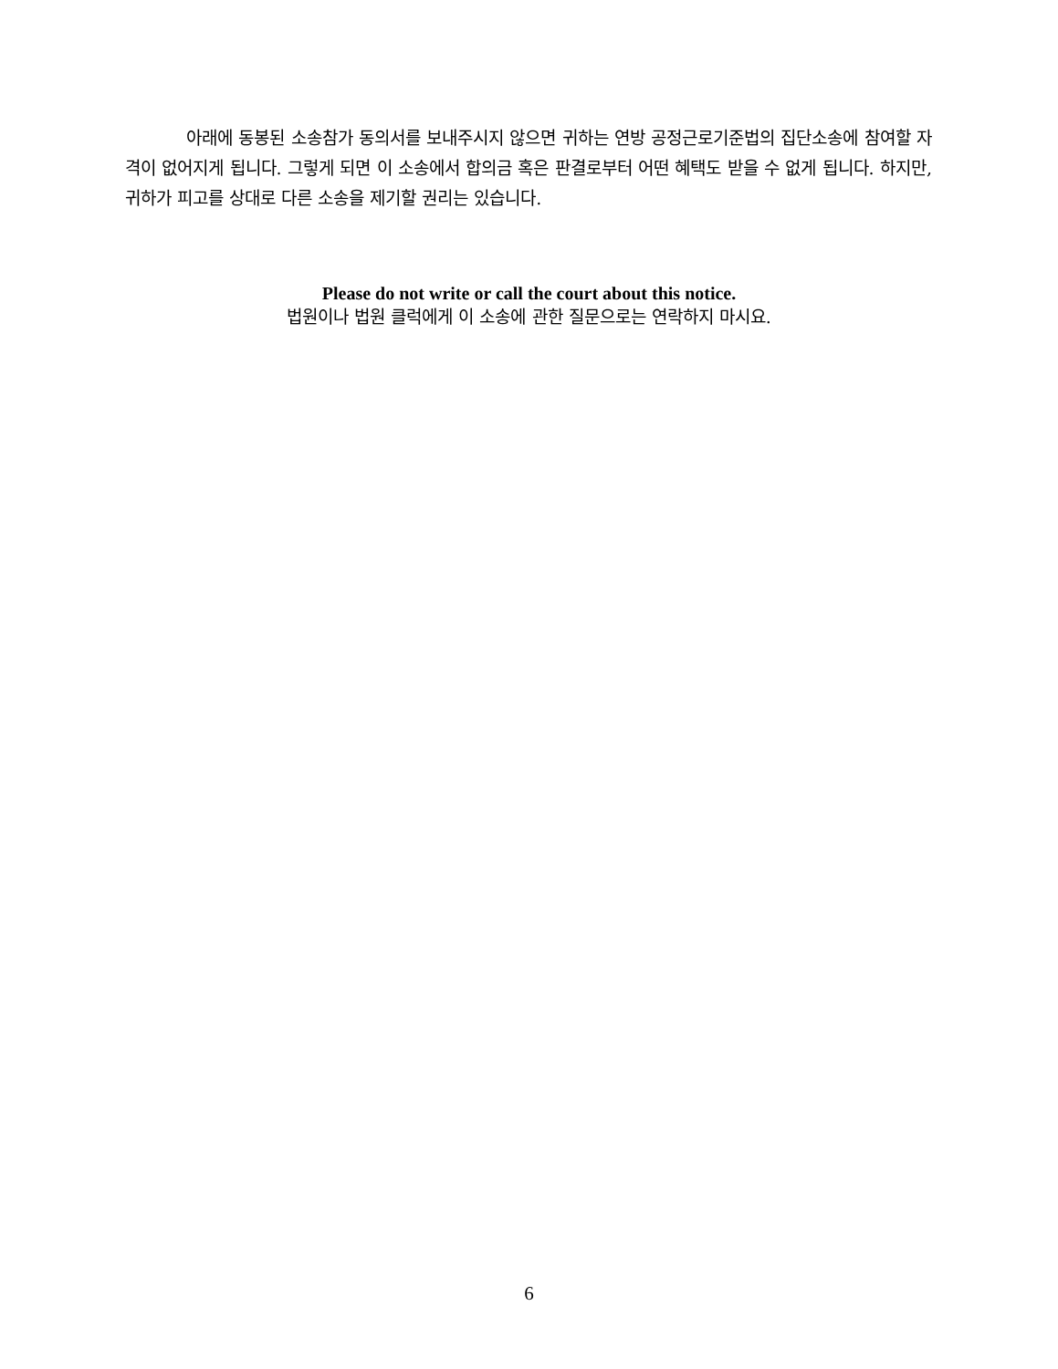아래에 동봉된 소송참가 동의서를 보내주시지 않으면 귀하는 연방 공정근로기준법의 집단소송에 참여할 자격이 없어지게 됩니다. 그렇게 되면 이 소송에서 합의금 혹은 판결로부터 어떤 혜택도 받을 수 없게 됩니다. 하지만, 귀하가 피고를 상대로 다른 소송을 제기할 권리는 있습니다.
Please do not write or call the court about this notice.
법원이나 법원 클럭에게 이 소송에 관한 질문으로는 연락하지 마시요.
6